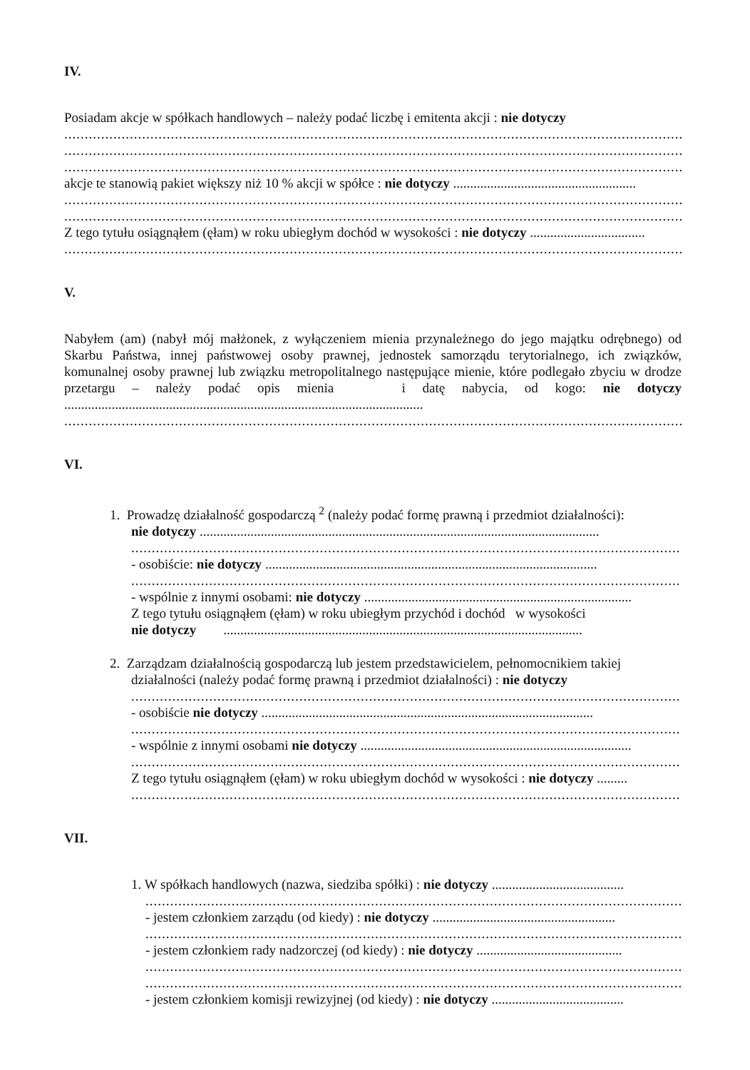IV.
Posiadam akcje w spółkach handlowych – należy podać liczbę i emitenta akcji : nie dotyczy
......................................................................................................................................................................
......................................................................................................................................................................
......................................................................................................................................................................
akcje te stanowią pakiet większy niż 10 % akcji w spółce : nie dotyczy ......................................................
......................................................................................................................................................................
......................................................................................................................................................................
Z tego tytułu osiągnąłem (ęłam) w roku ubiegłym dochód w wysokości : nie dotyczy ..................................
......................................................................................................................................................................
V.
Nabyłem (am) (nabył mój małżonek, z wyłączeniem mienia przynależnego do jego majątku odrębnego) od Skarbu Państwa, innej państwowej osoby prawnej, jednostek samorządu terytorialnego, ich związków, komunalnej osoby prawnej lub związku metropolitalnego następujące mienie, które podlegało zbyciu w drodze przetargu – należy podać opis mienia i datę nabycia, od kogo: nie dotyczy ..........................................................................................................
......................................................................................................................................................................
VI.
1. Prowadzę działalność gospodarczą <sup>2</sup> (należy podać formę prawną i przedmiot działalności):
nie dotyczy ......................................................................................................................
......................................................................................................................................
- osobiście: nie dotyczy ..................................................................................................
......................................................................................................................................
- wspólnie z innymi osobami: nie dotyczy ...............................................................................
Z tego tytułu osiągnąłem (ęłam) w roku ubiegłym przychód i dochód w wysokości
nie dotyczy ..........................................................................................................
2. Zarządzam działalnością gospodarczą lub jestem przedstawicielem, pełnomocnikiem takiej
działalności (należy podać formę prawną i przedmiot działalności) : nie dotyczy
......................................................................................................................................
- osobiście nie dotyczy ..................................................................................................
......................................................................................................................................
- wspólnie z innymi osobami nie dotyczy ................................................................................
......................................................................................................................................
Z tego tytułu osiągnąłem (ęłam) w roku ubiegłym dochód w wysokości : nie dotyczy .........
......................................................................................................................................
VII.
1. W spółkach handlowych (nazwa, siedziba spółki) : nie dotyczy .......................................
...................................................................................................................................
- jestem członkiem zarządu (od kiedy) : nie dotyczy ......................................................
...................................................................................................................................
- jestem członkiem rady nadzorczej (od kiedy) : nie dotyczy ...........................................
...................................................................................................................................
...................................................................................................................................
- jestem członkiem komisji rewizyjnej (od kiedy) : nie dotyczy .......................................